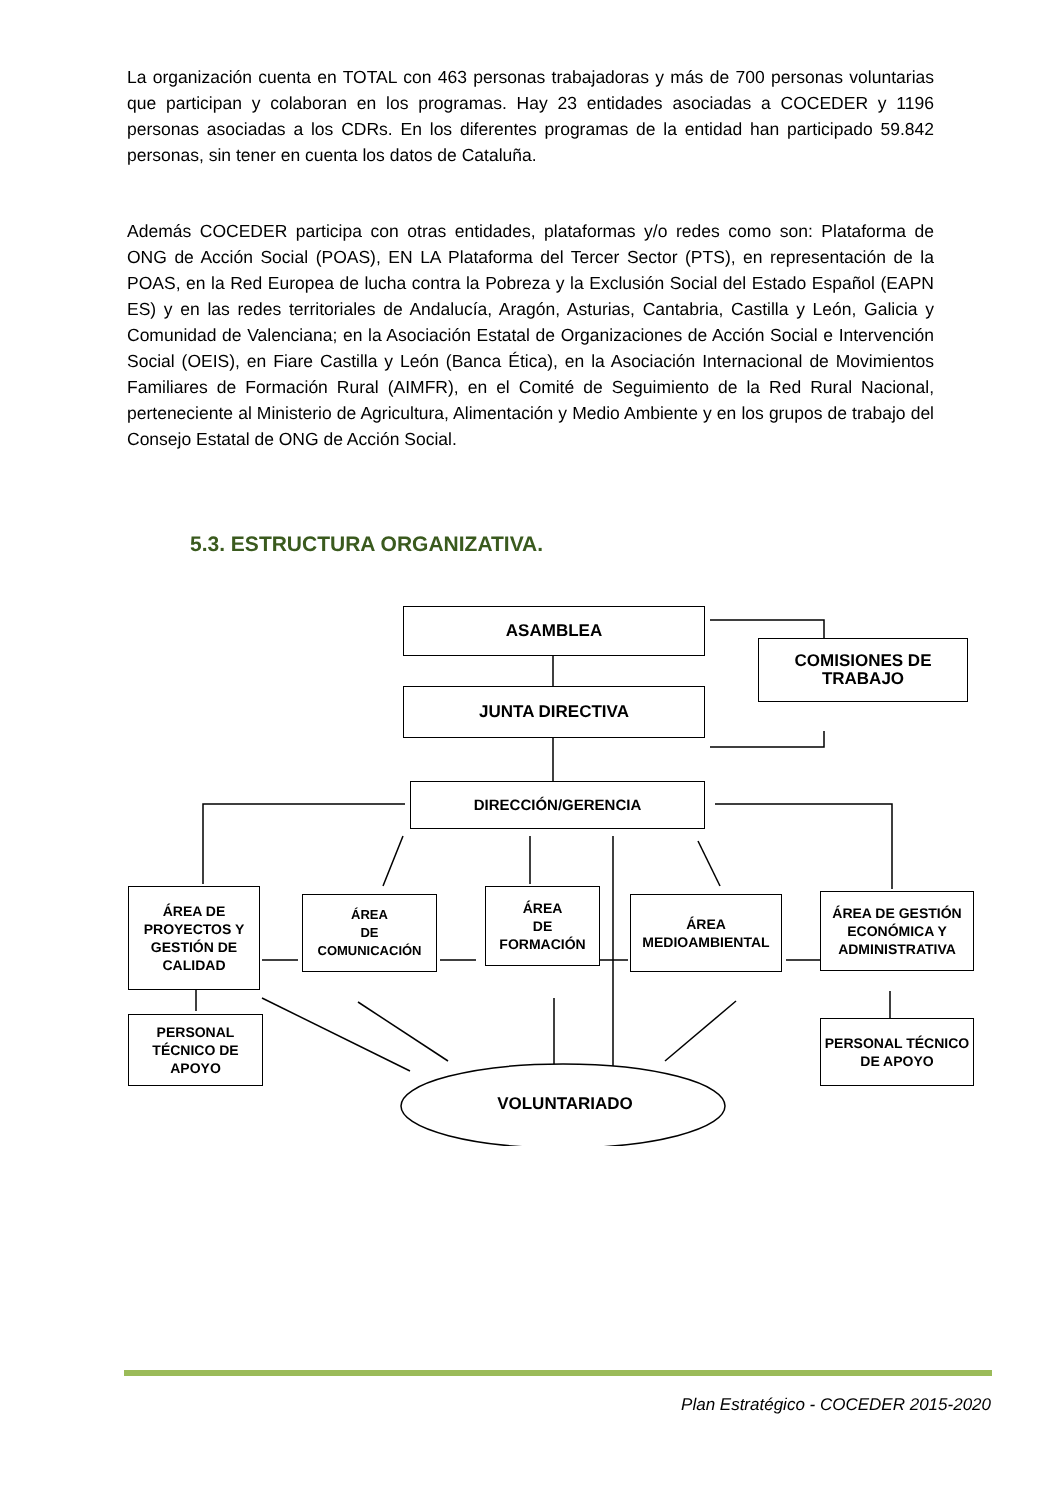La organización cuenta en TOTAL con 463 personas trabajadoras y más de 700 personas voluntarias que participan y colaboran en los programas. Hay 23 entidades asociadas a COCEDER y 1196 personas asociadas a los CDRs. En los diferentes programas de la entidad han participado 59.842 personas, sin tener en cuenta los datos de Cataluña.
Además COCEDER participa con otras entidades, plataformas y/o redes como son: Plataforma de ONG de Acción Social (POAS), EN LA Plataforma del Tercer Sector (PTS), en representación de la POAS, en la Red Europea de lucha contra la Pobreza y la Exclusión Social del Estado Español (EAPN ES) y en las redes territoriales de Andalucía, Aragón, Asturias, Cantabria, Castilla y León, Galicia y Comunidad de Valenciana; en la Asociación Estatal de Organizaciones de Acción Social e Intervención Social (OEIS), en Fiare Castilla y León (Banca Ética), en la Asociación Internacional de Movimientos Familiares de Formación Rural (AIMFR), en el Comité de Seguimiento de la Red Rural Nacional, perteneciente al Ministerio de Agricultura, Alimentación y Medio Ambiente y en los grupos de trabajo del Consejo Estatal de ONG de Acción Social.
5.3. ESTRUCTURA ORGANIZATIVA.
ASAMBLEA
COMISIONES DE
TRABAJO
JUNTA DIRECTIVA
DIRECCIÓN/GERENCIA
ÁREA DE PROYECTOS Y GESTIÓN DE CALIDAD
ÁREA
DE
COMUNICACIÓN
ÁREA
DE
FORMACIÓN
ÁREA MEDIOAMBIENTAL
ÁREA DE GESTIÓN ECONÓMICA Y ADMINISTRATIVA
PERSONAL TÉCNICO DE APOYO
PERSONAL TÉCNICO DE APOYO
VOLUNTARIADO
Plan Estratégico - COCEDER 2015-2020